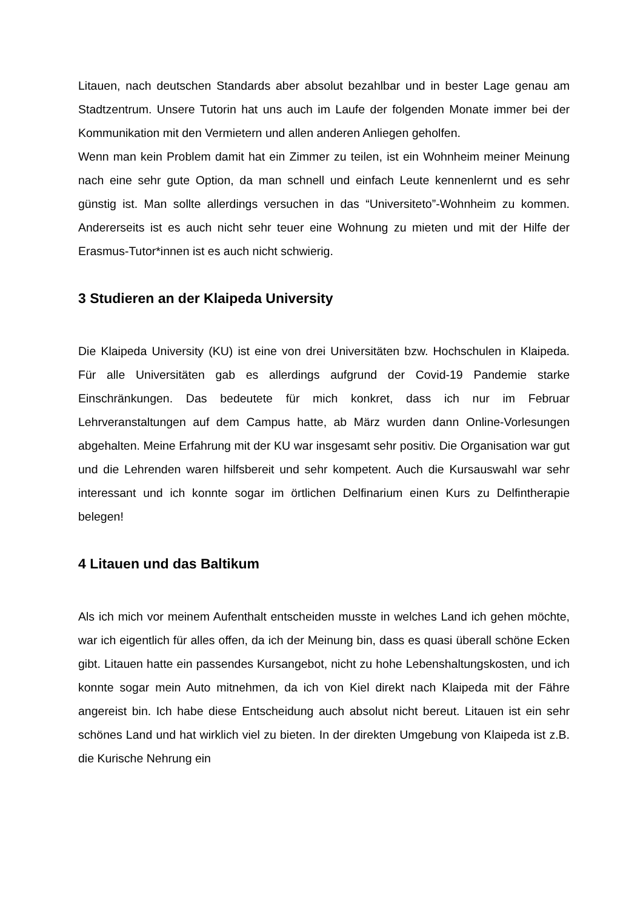Litauen, nach deutschen Standards aber absolut bezahlbar und in bester Lage genau am Stadtzentrum. Unsere Tutorin hat uns auch im Laufe der folgenden Monate immer bei der Kommunikation mit den Vermietern und allen anderen Anliegen geholfen.
Wenn man kein Problem damit hat ein Zimmer zu teilen, ist ein Wohnheim meiner Meinung nach eine sehr gute Option, da man schnell und einfach Leute kennenlernt und es sehr günstig ist. Man sollte allerdings versuchen in das “Universiteto”-Wohnheim zu kommen. Andererseits ist es auch nicht sehr teuer eine Wohnung zu mieten und mit der Hilfe der Erasmus-Tutor*innen ist es auch nicht schwierig.
3 Studieren an der Klaipeda University
Die Klaipeda University (KU) ist eine von drei Universitäten bzw. Hochschulen in Klaipeda. Für alle Universitäten gab es allerdings aufgrund der Covid-19 Pandemie starke Einschränkungen. Das bedeutete für mich konkret, dass ich nur im Februar Lehrveranstaltungen auf dem Campus hatte, ab März wurden dann Online-Vorlesungen abgehalten. Meine Erfahrung mit der KU war insgesamt sehr positiv. Die Organisation war gut und die Lehrenden waren hilfsbereit und sehr kompetent. Auch die Kursauswahl war sehr interessant und ich konnte sogar im örtlichen Delfinarium einen Kurs zu Delfintherapie belegen!
4 Litauen und das Baltikum
Als ich mich vor meinem Aufenthalt entscheiden musste in welches Land ich gehen möchte, war ich eigentlich für alles offen, da ich der Meinung bin, dass es quasi überall schöne Ecken gibt. Litauen hatte ein passendes Kursangebot, nicht zu hohe Lebenshaltungskosten, und ich konnte sogar mein Auto mitnehmen, da ich von Kiel direkt nach Klaipeda mit der Fähre angereist bin. Ich habe diese Entscheidung auch absolut nicht bereut. Litauen ist ein sehr schönes Land und hat wirklich viel zu bieten. In der direkten Umgebung von Klaipeda ist z.B. die Kurische Nehrung ein